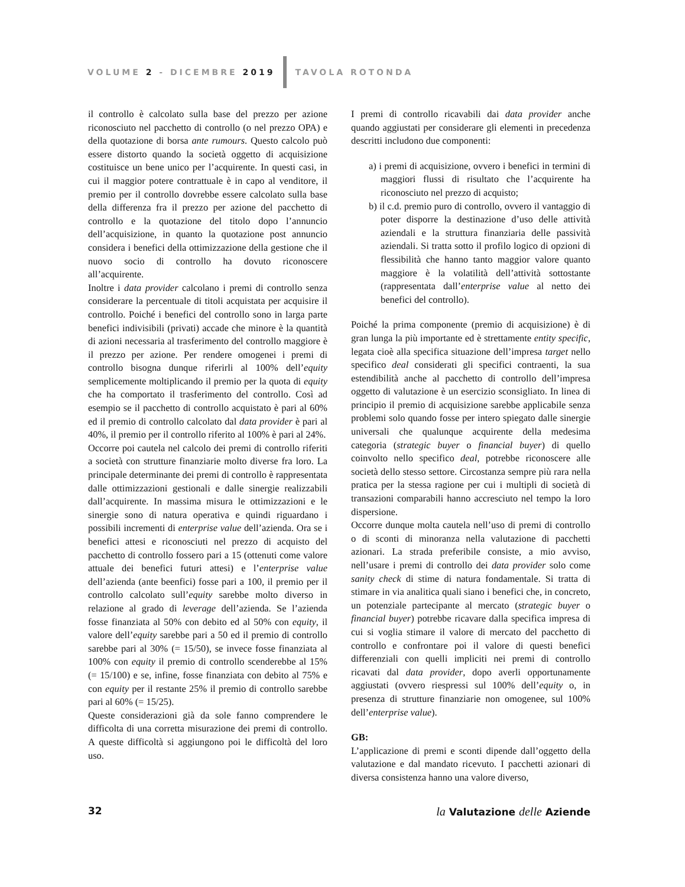VOLUME 2 - DICEMBRE 2019 TAVOLA ROTONDA
il controllo è calcolato sulla base del prezzo per azione riconosciuto nel pacchetto di controllo (o nel prezzo OPA) e della quotazione di borsa ante rumours. Questo calcolo può essere distorto quando la società oggetto di acquisizione costituisce un bene unico per l’acquirente. In questi casi, in cui il maggior potere contrattuale è in capo al venditore, il premio per il controllo dovrebbe essere calcolato sulla base della differenza fra il prezzo per azione del pacchetto di controllo e la quotazione del titolo dopo l’annuncio dell’acquisizione, in quanto la quotazione post annuncio considera i benefici della ottimizzazione della gestione che il nuovo socio di controllo ha dovuto riconoscere all’acquirente.
Inoltre i data provider calcolano i premi di controllo senza considerare la percentuale di titoli acquistata per acquisire il controllo. Poiché i benefici del controllo sono in larga parte benefici indivisibili (privati) accade che minore è la quantità di azioni necessaria al trasferimento del controllo maggiore è il prezzo per azione. Per rendere omogenei i premi di controllo bisogna dunque riferirli al 100% dell’equity semplicemente moltiplicando il premio per la quota di equity che ha comportato il trasferimento del controllo. Così ad esempio se il pacchetto di controllo acquistato è pari al 60% ed il premio di controllo calcolato dal data provider è pari al 40%, il premio per il controllo riferito al 100% è pari al 24%.
Occorre poi cautela nel calcolo dei premi di controllo riferiti a società con strutture finanziarie molto diverse fra loro. La principale determinante dei premi di controllo è rappresentata dalle ottimizzazioni gestionali e dalle sinergie realizzabili dall’acquirente. In massima misura le ottimizzazioni e le sinergie sono di natura operativa e quindi riguardano i possibili incrementi di enterprise value dell’azienda. Ora se i benefici attesi e riconosciuti nel prezzo di acquisto del pacchetto di controllo fossero pari a 15 (ottenuti come valore attuale dei benefici futuri attesi) e l’enterprise value dell’azienda (ante beenfici) fosse pari a 100, il premio per il controllo calcolato sull’equity sarebbe molto diverso in relazione al grado di leverage dell’azienda. Se l’azienda fosse finanziata al 50% con debito ed al 50% con equity, il valore dell’equity sarebbe pari a 50 ed il premio di controllo sarebbe pari al 30% (= 15/50), se invece fosse finanziata al 100% con equity il premio di controllo scenderebbe al 15% (= 15/100) e se, infine, fosse finanziata con debito al 75% e con equity per il restante 25% il premio di controllo sarebbe pari al 60% (= 15/25).
Queste considerazioni già da sole fanno comprendere le difficolta di una corretta misurazione dei premi di controllo. A queste difficoltà si aggiungono poi le difficoltà del loro uso.
I premi di controllo ricavabili dai data provider anche quando aggiustati per considerare gli elementi in precedenza descritti includono due componenti:
a) i premi di acquisizione, ovvero i benefici in termini di maggiori flussi di risultato che l’acquirente ha riconosciuto nel prezzo di acquisto;
b) il c.d. premio puro di controllo, ovvero il vantaggio di poter disporre la destinazione d’uso delle attività aziendali e la struttura finanziaria delle passività aziendali. Si tratta sotto il profilo logico di opzioni di flessibilità che hanno tanto maggior valore quanto maggiore è la volatilità dell’attività sottostante (rappresentata dall’enterprise value al netto dei benefici del controllo).
Poiché la prima componente (premio di acquisizione) è di gran lunga la più importante ed è strettamente entity specific, legata cioè alla specifica situazione dell’impresa target nello specifico deal considerati gli specifici contraenti, la sua estendibilità anche al pacchetto di controllo dell’impresa oggetto di valutazione è un esercizio sconsigliato. In linea di principio il premio di acquisizione sarebbe applicabile senza problemi solo quando fosse per intero spiegato dalle sinergie universali che qualunque acquirente della medesima categoria (strategic buyer o financial buyer) di quello coinvolto nello specifico deal, potrebbe riconoscere alle società dello stesso settore. Circostanza sempre più rara nella pratica per la stessa ragione per cui i multipli di società di transazioni comparabili hanno accresciuto nel tempo la loro dispersione.
Occorre dunque molta cautela nell’uso di premi di controllo o di sconti di minoranza nella valutazione di pacchetti azionari. La strada preferibile consiste, a mio avviso, nell’usare i premi di controllo dei data provider solo come sanity check di stime di natura fondamentale. Si tratta di stimare in via analitica quali siano i benefici che, in concreto, un potenziale partecipante al mercato (strategic buyer o financial buyer) potrebbe ricavare dalla specifica impresa di cui si voglia stimare il valore di mercato del pacchetto di controllo e confrontare poi il valore di questi benefici differenziali con quelli impliciti nei premi di controllo ricavati dal data provider, dopo averli opportunamente aggiustati (ovvero riespressi sul 100% dell’equity o, in presenza di strutture finanziarie non omogenee, sul 100% dell’enterprise value).
GB:
L’applicazione di premi e sconti dipende dall’oggetto della valutazione e dal mandato ricevuto. I pacchetti azionari di diversa consistenza hanno una valore diverso,
32 la Valutazione delle Aziende